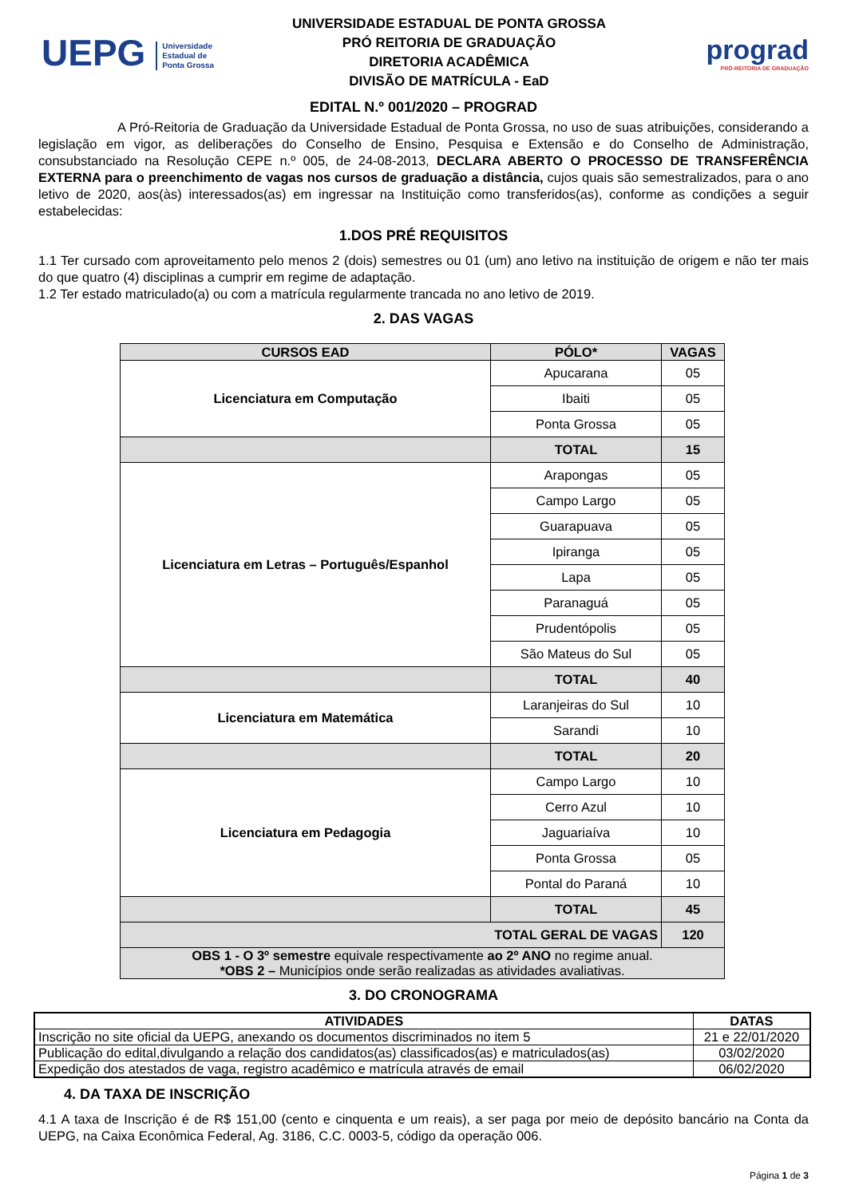UEPG Universidade
Estadual de
Ponta Grossa
UNIVERSIDADE ESTADUAL DE PONTA GROSSA
PRÓ REITORIA DE GRADUAÇÃO
DIRETORIA ACADÊMICA
DIVISÃO DE MATRÍCULA - EaD
prograd
PRÓ-REITORIA DE GRADUAÇÃO
EDITAL N.º 001/2020 – PROGRAD
A Pró-Reitoria de Graduação da Universidade Estadual de Ponta Grossa, no uso de suas atribuições, considerando a legislação em vigor, as deliberações do Conselho de Ensino, Pesquisa e Extensão e do Conselho de Administração, consubstanciado na Resolução CEPE n.º 005, de 24-08-2013, DECLARA ABERTO O PROCESSO DE TRANSFERÊNCIA EXTERNA para o preenchimento de vagas nos cursos de graduação a distância, cujos quais são semestralizados, para o ano letivo de 2020, aos(às) interessados(as) em ingressar na Instituição como transferidos(as), conforme as condições a seguir estabelecidas:
1.DOS PRÉ REQUISITOS
1.1 Ter cursado com aproveitamento pelo menos 2 (dois) semestres ou 01 (um) ano letivo na instituição de origem e não ter mais do que quatro (4) disciplinas a cumprir em regime de adaptação.
1.2 Ter estado matriculado(a) ou com a matrícula regularmente trancada no ano letivo de 2019.
2. DAS VAGAS
| CURSOS EAD | PÓLO* | VAGAS |
| --- | --- | --- |
| Licenciatura em Computação | Apucarana | 05 |
| | Ibaiti | 05 |
| | Ponta Grossa | 05 |
| | TOTAL | 15 |
| Licenciatura em Letras – Português/Espanhol | Arapongas | 05 |
| | Campo Largo | 05 |
| | Guarapuava | 05 |
| | Ipiranga | 05 |
| | Lapa | 05 |
| | Paranaguá | 05 |
| | Prudentópolis | 05 |
| | São Mateus do Sul | 05 |
| | TOTAL | 40 |
| Licenciatura em Matemática | Laranjeiras do Sul | 10 |
| | Sarandi | 10 |
| | TOTAL | 20 |
| Licenciatura em Pedagogia | Campo Largo | 10 |
| | Cerro Azul | 10 |
| | Jaguariaíva | 10 |
| | Ponta Grossa | 05 |
| | Pontal do Paraná | 10 |
| | TOTAL | 45 |
| TOTAL GERAL DE VAGAS | | 120 |
| OBS 1 - O 3º semestre equivale respectivamente ao 2º ANO no regime anual. *OBS 2 – Municípios onde serão realizadas as atividades avaliativas. | | |
3. DO CRONOGRAMA
| ATIVIDADES | DATAS |
| --- | --- |
| Inscrição no site oficial da UEPG, anexando os documentos discriminados no item 5 | 21 e 22/01/2020 |
| Publicação do edital,divulgando a relação dos candidatos(as) classificados(as) e matriculados(as) | 03/02/2020 |
| Expedição dos atestados de vaga, registro acadêmico e matrícula através de email | 06/02/2020 |
4. DA TAXA DE INSCRIÇÃO
4.1 A taxa de Inscrição é de R$ 151,00 (cento e cinquenta e um reais), a ser paga por meio de depósito bancário na Conta da UEPG, na Caixa Econômica Federal, Ag. 3186, C.C. 0003-5, código da operação 006.
Página 1 de 3